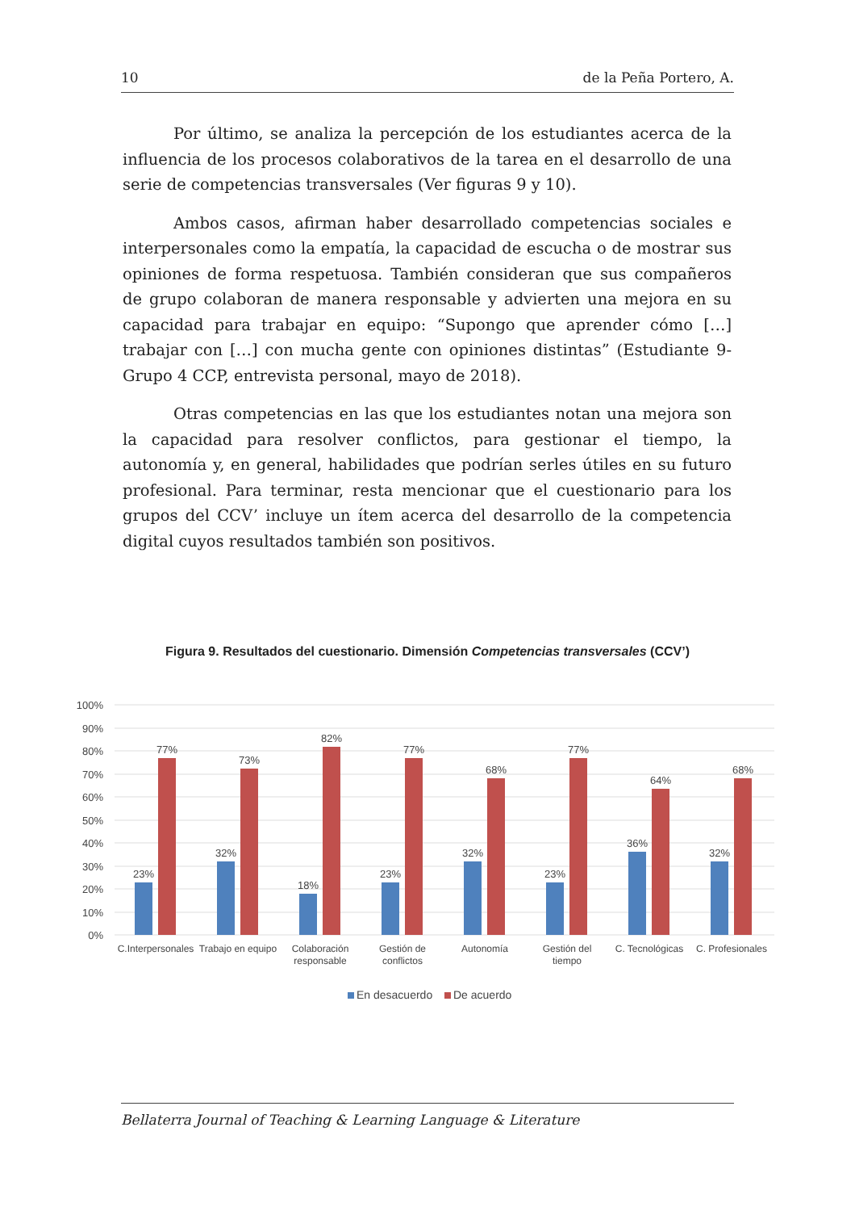10 de la Peña Portero, A.
Por último, se analiza la percepción de los estudiantes acerca de la influencia de los procesos colaborativos de la tarea en el desarrollo de una serie de competencias transversales (Ver figuras 9 y 10).
Ambos casos, afirman haber desarrollado competencias sociales e interpersonales como la empatía, la capacidad de escucha o de mostrar sus opiniones de forma respetuosa. También consideran que sus compañeros de grupo colaboran de manera responsable y advierten una mejora en su capacidad para trabajar en equipo: “Supongo que aprender cómo […] trabajar con […] con mucha gente con opiniones distintas” (Estudiante 9- Grupo 4 CCP, entrevista personal, mayo de 2018).
Otras competencias en las que los estudiantes notan una mejora son la capacidad para resolver conflictos, para gestionar el tiempo, la autonomía y, en general, habilidades que podrían serles útiles en su futuro profesional. Para terminar, resta mencionar que el cuestionario para los grupos del CCV’ incluye un ítem acerca del desarrollo de la competencia digital cuyos resultados también son positivos.
Figura 9. Resultados del cuestionario. Dimensión Competencias transversales (CCV’)
100%
90%
80%
70%
60%
50%
40%
30%
20%
10%
0%
23%
77%
32%
73%
18%
82%
23%
77%
32%
68%
23%
77%
36%
64%
32%
68%
C.Interpersonales
Trabajo en equipo
Colaboración
responsable
Gestión de
conflictos
Autonomía
Gestión del
tiempo
C. Tecnológicas
C. Profesionales
En desacuerdo
De acuerdo
Bellaterra Journal of Teaching & Learning Language & Literature